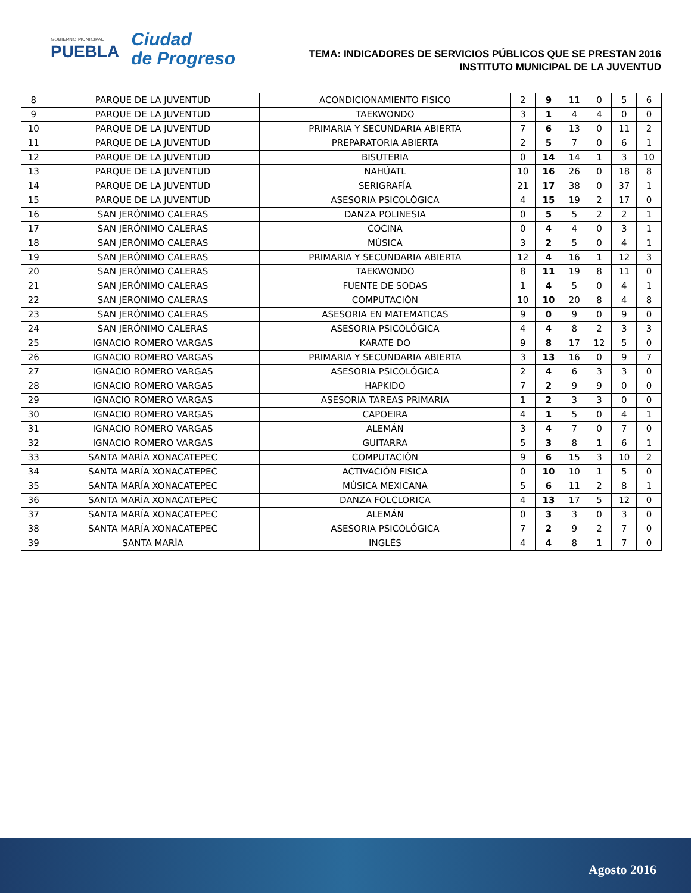GOBIERNO MUNICIPAL
PUEBLA
Ciudad
de Progreso
TEMA: INDICADORES DE SERVICIOS PÚBLICOS QUE SE PRESTAN 2016
INSTITUTO MUNICIPAL DE LA JUVENTUD
| 8 | PARQUE DE LA JUVENTUD | ACONDICIONAMIENTO FISICO | 2 | 9 | 11 | 0 | 5 | 6 |
| 9 | PARQUE DE LA JUVENTUD | TAEKWONDO | 3 | 1 | 4 | 4 | 0 | 0 |
| 10 | PARQUE DE LA JUVENTUD | PRIMARIA Y SECUNDARIA ABIERTA | 7 | 6 | 13 | 0 | 11 | 2 |
| 11 | PARQUE DE LA JUVENTUD | PREPARATORIA ABIERTA | 2 | 5 | 7 | 0 | 6 | 1 |
| 12 | PARQUE DE LA JUVENTUD | BISUTERIA | 0 | 14 | 14 | 1 | 3 | 10 |
| 13 | PARQUE DE LA JUVENTUD | NAHÚATL | 10 | 16 | 26 | 0 | 18 | 8 |
| 14 | PARQUE DE LA JUVENTUD | SERIGRAFÍA | 21 | 17 | 38 | 0 | 37 | 1 |
| 15 | PARQUE DE LA JUVENTUD | ASESORIA PSICOLÓGICA | 4 | 15 | 19 | 2 | 17 | 0 |
| 16 | SAN JERÓNIMO CALERAS | DANZA POLINESIA | 0 | 5 | 5 | 2 | 2 | 1 |
| 17 | SAN JERÓNIMO CALERAS | COCINA | 0 | 4 | 4 | 0 | 3 | 1 |
| 18 | SAN JERÓNIMO CALERAS | MÚSICA | 3 | 2 | 5 | 0 | 4 | 1 |
| 19 | SAN JERÓNIMO CALERAS | PRIMARIA Y SECUNDARIA ABIERTA | 12 | 4 | 16 | 1 | 12 | 3 |
| 20 | SAN JERÓNIMO CALERAS | TAEKWONDO | 8 | 11 | 19 | 8 | 11 | 0 |
| 21 | SAN JERÓNIMO CALERAS | FUENTE DE SODAS | 1 | 4 | 5 | 0 | 4 | 1 |
| 22 | SAN JERONIMO CALERAS | COMPUTACIÓN | 10 | 10 | 20 | 8 | 4 | 8 |
| 23 | SAN JERÓNIMO CALERAS | ASESORIA EN MATEMATICAS | 9 | 0 | 9 | 0 | 9 | 0 |
| 24 | SAN JERÓNIMO CALERAS | ASESORIA PSICOLÓGICA | 4 | 4 | 8 | 2 | 3 | 3 |
| 25 | IGNACIO ROMERO VARGAS | KARATE DO | 9 | 8 | 17 | 12 | 5 | 0 |
| 26 | IGNACIO ROMERO VARGAS | PRIMARIA Y SECUNDARIA ABIERTA | 3 | 13 | 16 | 0 | 9 | 7 |
| 27 | IGNACIO ROMERO VARGAS | ASESORIA PSICOLÓGICA | 2 | 4 | 6 | 3 | 3 | 0 |
| 28 | IGNACIO ROMERO VARGAS | HAPKIDO | 7 | 2 | 9 | 9 | 0 | 0 |
| 29 | IGNACIO ROMERO VARGAS | ASESORIA TAREAS PRIMARIA | 1 | 2 | 3 | 3 | 0 | 0 |
| 30 | IGNACIO ROMERO VARGAS | CAPOEIRA | 4 | 1 | 5 | 0 | 4 | 1 |
| 31 | IGNACIO ROMERO VARGAS | ALEMÁN | 3 | 4 | 7 | 0 | 7 | 0 |
| 32 | IGNACIO ROMERO VARGAS | GUITARRA | 5 | 3 | 8 | 1 | 6 | 1 |
| 33 | SANTA MARÍA XONACATEPEC | COMPUTACIÓN | 9 | 6 | 15 | 3 | 10 | 2 |
| 34 | SANTA MARÍA XONACATEPEC | ACTIVACIÓN FISICA | 0 | 10 | 10 | 1 | 5 | 0 |
| 35 | SANTA MARÍA XONACATEPEC | MÚSICA MEXICANA | 5 | 6 | 11 | 2 | 8 | 1 |
| 36 | SANTA MARÍA XONACATEPEC | DANZA FOLCLORICA | 4 | 13 | 17 | 5 | 12 | 0 |
| 37 | SANTA MARÍA XONACATEPEC | ALEMÁN | 0 | 3 | 3 | 0 | 3 | 0 |
| 38 | SANTA MARÍA XONACATEPEC | ASESORIA PSICOLÓGICA | 7 | 2 | 9 | 2 | 7 | 0 |
| 39 | SANTA MARÍA | INGLÉS | 4 | 4 | 8 | 1 | 7 | 0 |
Agosto 2016